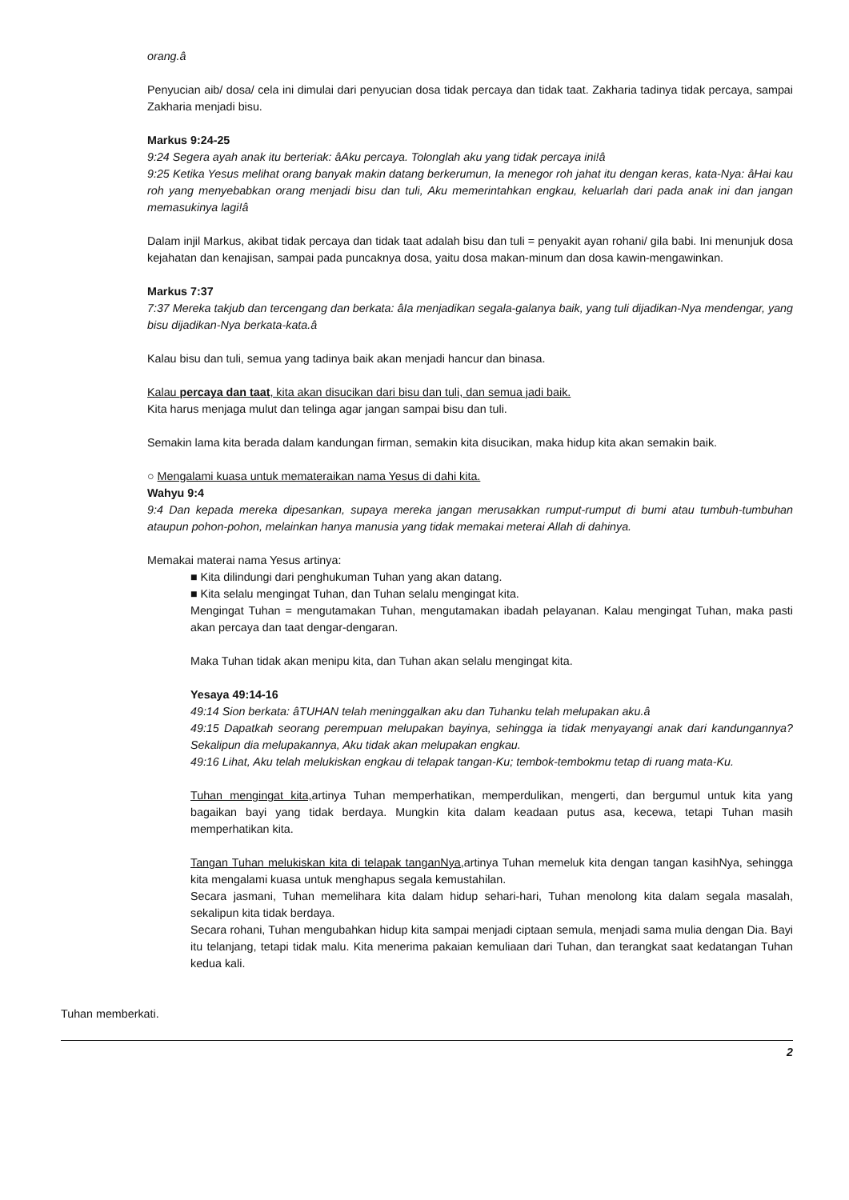orang.â
Penyucian aib/ dosa/ cela ini dimulai dari penyucian dosa tidak percaya dan tidak taat. Zakharia tadinya tidak percaya, sampai Zakharia menjadi bisu.
Markus 9:24-25
9:24 Segera ayah anak itu berteriak: âAku percaya. Tolonglah aku yang tidak percaya ini!â
9:25 Ketika Yesus melihat orang banyak makin datang berkerumun, Ia menegor roh jahat itu dengan keras, kata-Nya: âHai kau roh yang menyebabkan orang menjadi bisu dan tuli, Aku memerintahkan engkau, keluarlah dari pada anak ini dan jangan memasukinya lagi!â
Dalam injil Markus, akibat tidak percaya dan tidak taat adalah bisu dan tuli = penyakit ayan rohani/ gila babi. Ini menunjuk dosa kejahatan dan kenajisan, sampai pada puncaknya dosa, yaitu dosa makan-minum dan dosa kawin-mengawinkan.
Markus 7:37
7:37 Mereka takjub dan tercengang dan berkata: âIa menjadikan segala-galanya baik, yang tuli dijadikan-Nya mendengar, yang bisu dijadikan-Nya berkata-kata.â
Kalau bisu dan tuli, semua yang tadinya baik akan menjadi hancur dan binasa.
Kalau percaya dan taat, kita akan disucikan dari bisu dan tuli, dan semua jadi baik.
Kita harus menjaga mulut dan telinga agar jangan sampai bisu dan tuli.
Semakin lama kita berada dalam kandungan firman, semakin kita disucikan, maka hidup kita akan semakin baik.
○ Mengalami kuasa untuk memateraikan nama Yesus di dahi kita.
Wahyu 9:4
9:4 Dan kepada mereka dipesankan, supaya mereka jangan merusakkan rumput-rumput di bumi atau tumbuh-tumbuhan ataupun pohon-pohon, melainkan hanya manusia yang tidak memakai meterai Allah di dahinya.
Memakai materai nama Yesus artinya:
■ Kita dilindungi dari penghukuman Tuhan yang akan datang.
■ Kita selalu mengingat Tuhan, dan Tuhan selalu mengingat kita.
Mengingat Tuhan = mengutamakan Tuhan, mengutamakan ibadah pelayanan. Kalau mengingat Tuhan, maka pasti akan percaya dan taat dengar-dengaran.
Maka Tuhan tidak akan menipu kita, dan Tuhan akan selalu mengingat kita.
Yesaya 49:14-16
49:14 Sion berkata: âTUHAN telah meninggalkan aku dan Tuhanku telah melupakan aku.â
49:15 Dapatkah seorang perempuan melupakan bayinya, sehingga ia tidak menyayangi anak dari kandungannya? Sekalipun dia melupakannya, Aku tidak akan melupakan engkau.
49:16 Lihat, Aku telah melukiskan engkau di telapak tangan-Ku; tembok-tembokmu tetap di ruang mata-Ku.
Tuhan mengingat kita, artinya Tuhan memperhatikan, memperdulikan, mengerti, dan bergumul untuk kita yang bagaikan bayi yang tidak berdaya. Mungkin kita dalam keadaan putus asa, kecewa, tetapi Tuhan masih memperhatikan kita.
Tangan Tuhan melukiskan kita di telapak tanganNya, artinya Tuhan memeluk kita dengan tangan kasihNya, sehingga kita mengalami kuasa untuk menghapus segala kemustahilan.
Secara jasmani, Tuhan memelihara kita dalam hidup sehari-hari, Tuhan menolong kita dalam segala masalah, sekalipun kita tidak berdaya.
Secara rohani, Tuhan mengubahkan hidup kita sampai menjadi ciptaan semula, menjadi sama mulia dengan Dia. Bayi itu telanjang, tetapi tidak malu. Kita menerima pakaian kemuliaan dari Tuhan, dan terangkat saat kedatangan Tuhan kedua kali.
Tuhan memberkati.
2